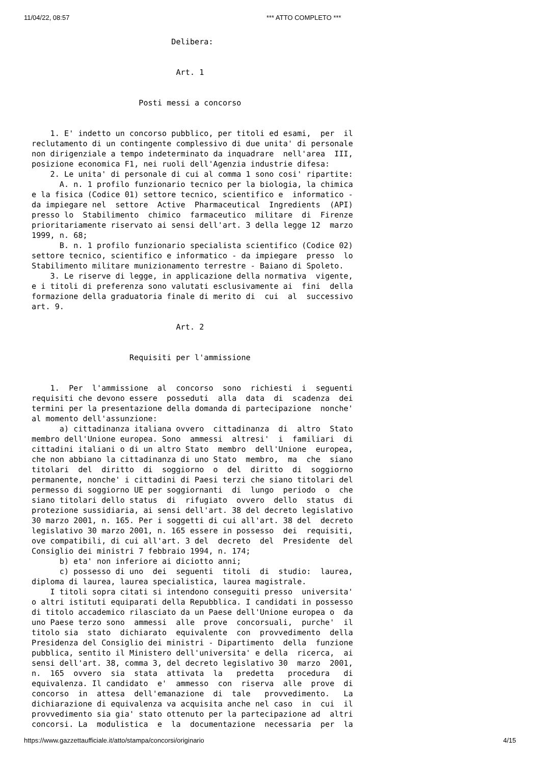11/04/22, 08:57 *** ATTO COMPLETO ***
                              Delibera: 
 
 
                               Art. 1 
 
 
                       Posti messi a concorso 
 
 
    1. E' indetto un concorso pubblico, per titoli ed esami,  per  il
reclutamento di un contingente complessivo di due unita' di personale
non dirigenziale a tempo indeterminato da inquadrare  nell'area  III,
posizione economica F1, nei ruoli dell'Agenzia industrie difesa: 
    2. Le unita' di personale di cui al comma 1 sono cosi' ripartite: 
      A. n. 1 profilo funzionario tecnico per la biologia, la chimica
e la fisica (Codice 01) settore tecnico, scientifico e  informatico -
da impiegare nel  settore  Active  Pharmaceutical  Ingredients  (API)
presso lo  Stabilimento  chimico  farmaceutico  militare  di  Firenze
prioritariamente riservato ai sensi dell'art. 3 della legge 12  marzo
1999, n. 68; 
      B. n. 1 profilo funzionario specialista scientifico (Codice 02)
settore tecnico, scientifico e informatico - da impiegare  presso  lo
Stabilimento militare munizionamento terrestre - Baiano di Spoleto. 
    3. Le riserve di legge, in applicazione della normativa  vigente,
e i titoli di preferenza sono valutati esclusivamente ai  fini  della
formazione della graduatoria finale di merito di  cui  al  successivo
art. 9. 
 
                               Art. 2 
 
 
                     Requisiti per l'ammissione 
 
 
    1.  Per  l'ammissione  al  concorso  sono  richiesti  i  seguenti
requisiti che devono essere  posseduti  alla  data  di  scadenza  dei
termini per la presentazione della domanda di partecipazione  nonche'
al momento dell'assunzione: 
      a) cittadinanza italiana ovvero  cittadinanza  di  altro  Stato
membro dell'Unione europea. Sono  ammessi  altresi'  i  familiari  di
cittadini italiani o di un altro Stato  membro  dell'Unione  europea,
che non abbiano la cittadinanza di uno Stato  membro,  ma  che  siano
titolari  del  diritto  di  soggiorno  o  del  diritto  di  soggiorno
permanente, nonche' i cittadini di Paesi terzi che siano titolari del
permesso di soggiorno UE per soggiornanti  di  lungo  periodo  o  che
siano titolari dello status  di  rifugiato  ovvero  dello  status  di
protezione sussidiaria, ai sensi dell'art. 38 del decreto legislativo
30 marzo 2001, n. 165. Per i soggetti di cui all'art. 38 del  decreto
legislativo 30 marzo 2001, n. 165 essere in possesso  dei  requisiti,
ove compatibili, di cui all'art. 3 del  decreto  del  Presidente  del
Consiglio dei ministri 7 febbraio 1994, n. 174; 
      b) eta' non inferiore ai diciotto anni; 
      c) possesso di uno  dei  seguenti  titoli  di  studio:  laurea,
diploma di laurea, laurea specialistica, laurea magistrale. 
    I titoli sopra citati si intendono conseguiti presso  universita'
o altri istituti equiparati della Repubblica. I candidati in possesso
di titolo accademico rilasciato da un Paese dell'Unione europea o  da
uno Paese terzo sono  ammessi  alle  prove  concorsuali,  purche'  il
titolo sia  stato  dichiarato  equivalente  con  provvedimento  della
Presidenza del Consiglio dei ministri - Dipartimento  della  funzione
pubblica, sentito il Ministero dell'universita' e della  ricerca,  ai
sensi dell'art. 38, comma 3, del decreto legislativo 30  marzo  2001,
n.  165  ovvero  sia  stata  attivata  la   predetta   procedura   di
equivalenza. Il candidato  e'  ammesso  con  riserva  alle  prove  di
concorso  in  attesa  dell'emanazione  di  tale   provvedimento.   La
dichiarazione di equivalenza va acquisita anche nel caso  in  cui  il
provvedimento sia gia' stato ottenuto per la partecipazione ad  altri
concorsi. La  modulistica  e  la  documentazione  necessaria  per  la
https://www.gazzettaufficiale.it/atto/stampa/concorsi/originario 4/15